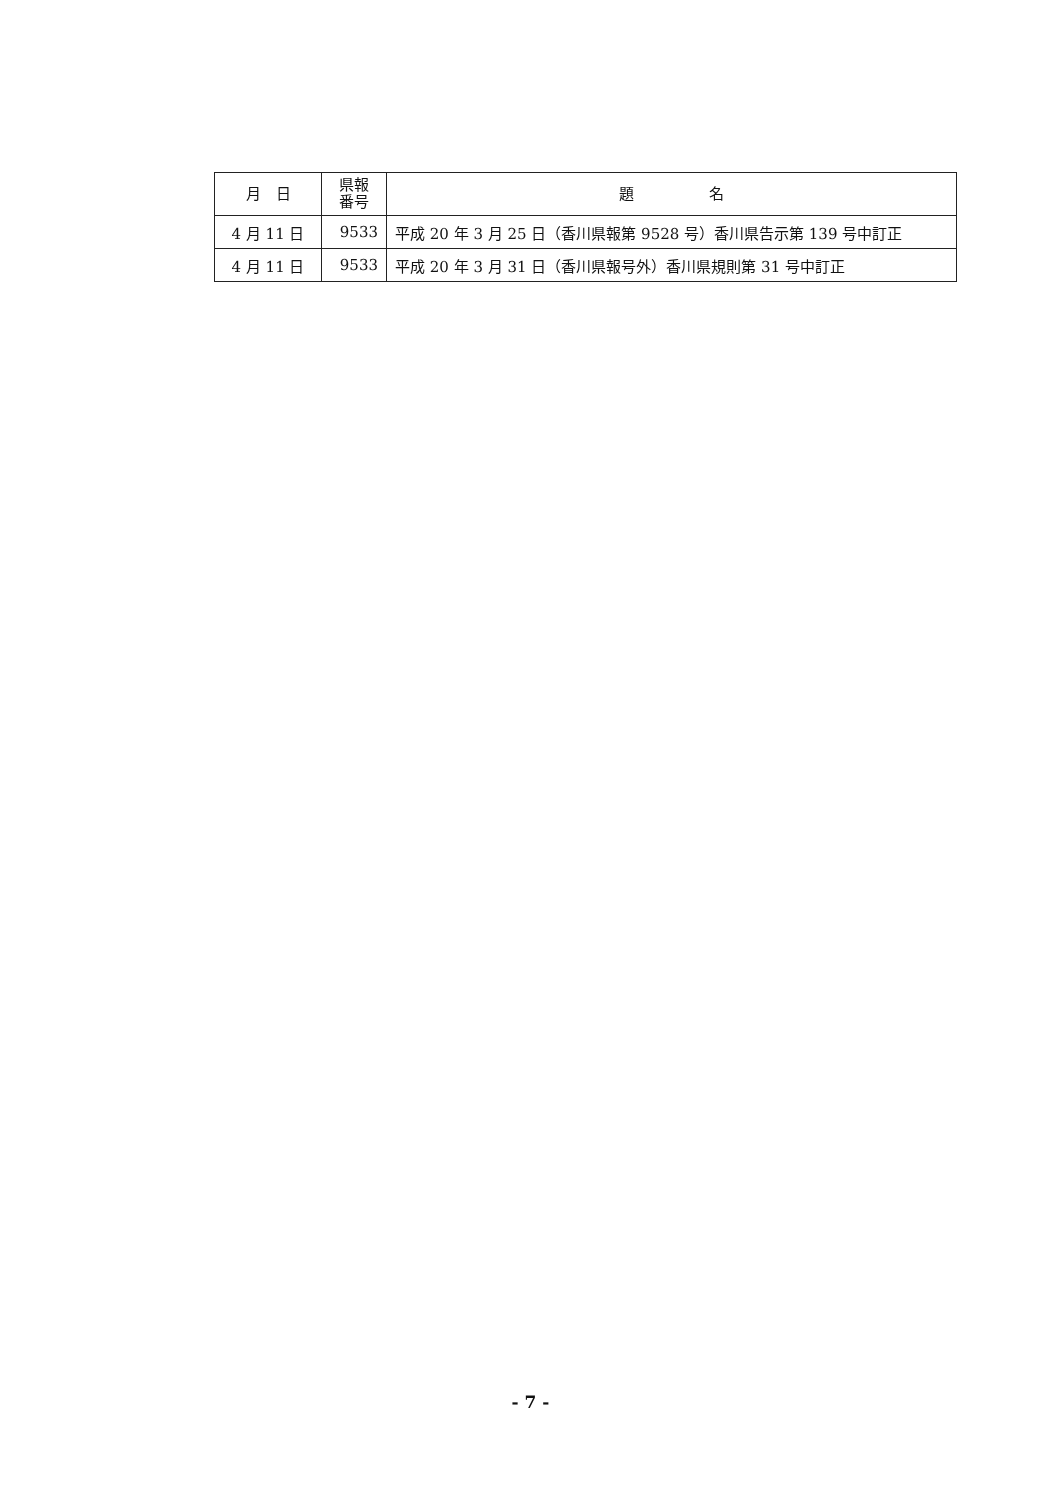| 月 日 | 県報 番号 | 題 名 |
| --- | --- | --- |
| 4 月 11 日 | 9533 | 平成 20 年 3 月 25 日（香川県報第 9528 号）香川県告示第 139 号中訂正 |
| 4 月 11 日 | 9533 | 平成 20 年 3 月 31 日（香川県報号外）香川県規則第 31 号中訂正 |
- 7 -